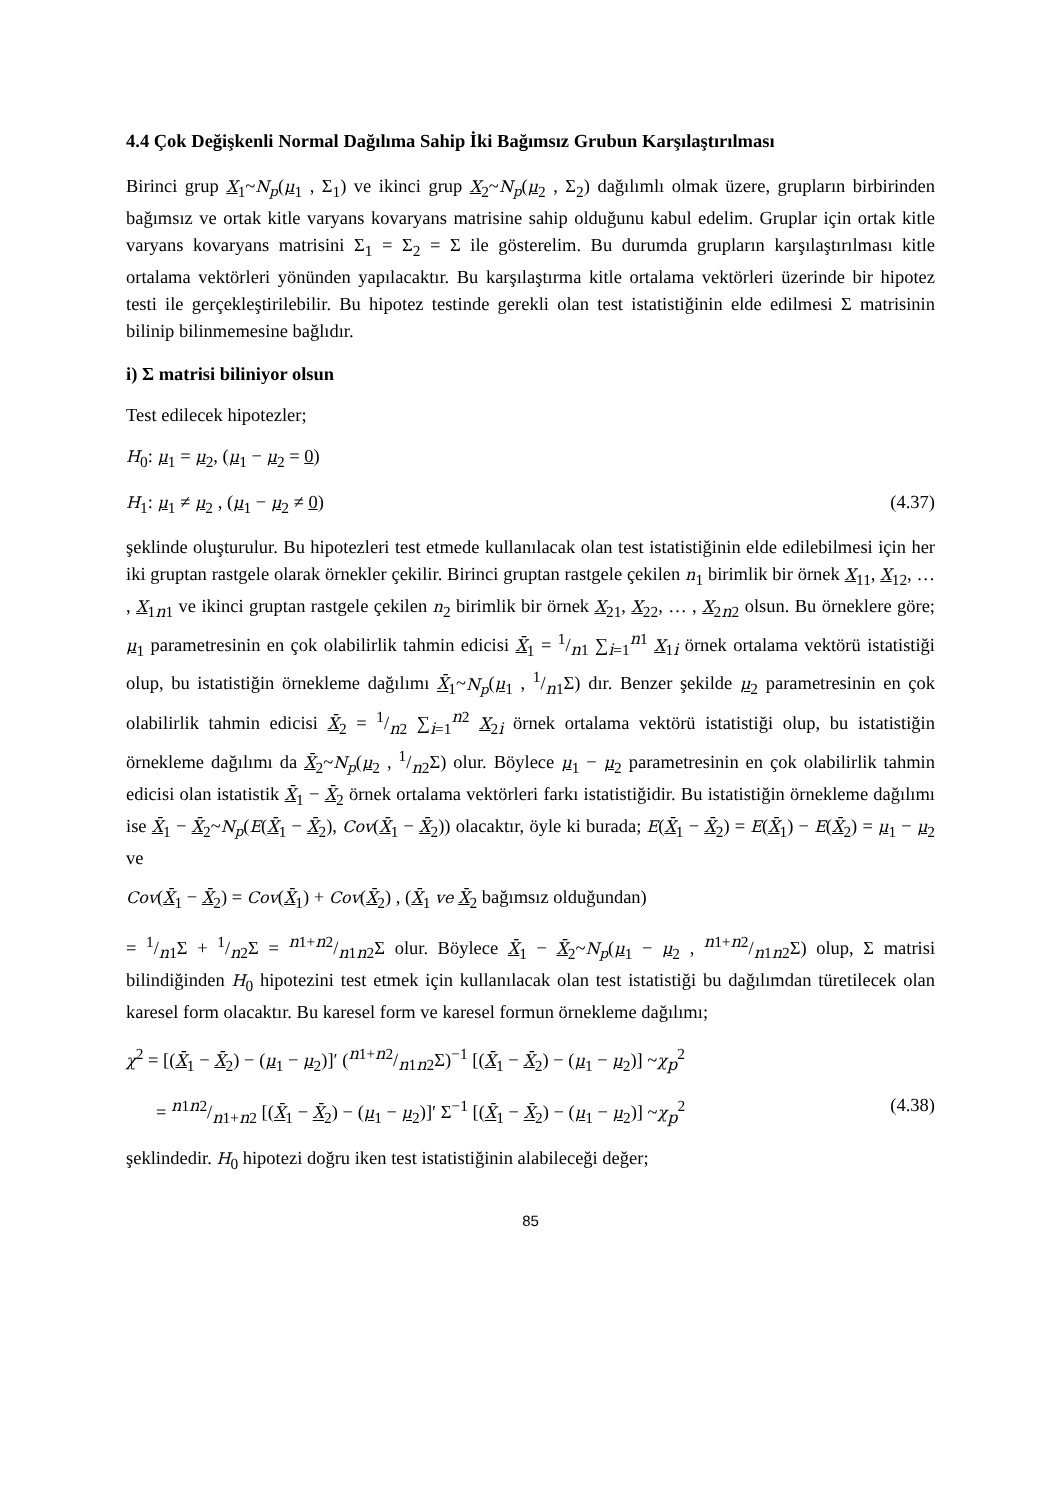4.4 Çok Değişkenli Normal Dağılıma Sahip İki Bağımsız Grubun Karşılaştırılması
Birinci grup X<sub>1</sub>~N<sub>p</sub>(μ<sub>1</sub> , Σ<sub>1</sub>) ve ikinci grup X<sub>2</sub>~N<sub>p</sub>(μ<sub>2</sub> , Σ<sub>2</sub>) dağılımlı olmak üzere, grupların birbirinden bağımsız ve ortak kitle varyans kovaryans matrisine sahip olduğunu kabul edelim. Gruplar için ortak kitle varyans kovaryans matrisini Σ<sub>1</sub> = Σ<sub>2</sub> = Σ ile gösterelim. Bu durumda grupların karşılaştırılması kitle ortalama vektörleri yönünden yapılacaktır. Bu karşılaştırma kitle ortalama vektörleri üzerinde bir hipotez testi ile gerçekleştirilebilir. Bu hipotez testinde gerekli olan test istatistiğinin elde edilmesi Σ matrisinin bilinip bilinmemesine bağlıdır.
i) Σ matrisi biliniyor olsun
Test edilecek hipotezler;
H<sub>0</sub>: μ<sub>1</sub> = μ<sub>2</sub>, (μ<sub>1</sub> − μ<sub>2</sub> = 0)
H<sub>1</sub>: μ<sub>1</sub> ≠ μ<sub>2</sub> , (μ<sub>1</sub> − μ<sub>2</sub> ≠ 0) (4.37)
şeklinde oluşturulur. Bu hipotezleri test etmede kullanılacak olan test istatistiğinin elde edilebilmesi için her iki gruptan rastgele olarak örnekler çekilir. Birinci gruptan rastgele çekilen n<sub>1</sub> birimlik bir örnek X<sub>11</sub>, X<sub>12</sub>, … , X<sub>1n1</sub> ve ikinci gruptan rastgele çekilen n<sub>2</sub> birimlik bir örnek X<sub>21</sub>, X<sub>22</sub>, … , X<sub>2n2</sub> olsun. Bu örneklere göre; μ<sub>1</sub> parametresinin en çok olabilirlik tahmin edicisi X̄<sub>1</sub> = 1/n1 ∑<sub>i=1</sub><sup>n1</sup> X<sub>1i</sub> örnek ortalama vektörü istatistiği olup, bu istatistiğin örnekleme dağılımı X̄<sub>1</sub>~N<sub>p</sub>(μ<sub>1</sub> , 1/n1Σ) dır. Benzer şekilde μ<sub>2</sub> parametresinin en çok olabilirlik tahmin edicisi X̄<sub>2</sub> = 1/n2 ∑<sub>i=1</sub><sup>n2</sup> X<sub>2i</sub> örnek ortalama vektörü istatistiği olup, bu istatistiğin örnekleme dağılımı da X̄<sub>2</sub>~N<sub>p</sub>(μ<sub>2</sub> , 1/n2Σ) olur. Böylece μ<sub>1</sub> − μ<sub>2</sub> parametresinin en çok olabilirlik tahmin edicisi olan istatistik X̄<sub>1</sub> − X̄<sub>2</sub> örnek ortalama vektörleri farkı istatistiğidir. Bu istatistiğin örnekleme dağılımı ise X̄<sub>1</sub> − X̄<sub>2</sub>~N<sub>p</sub>(E(X̄<sub>1</sub> − X̄<sub>2</sub>), Cov(X̄<sub>1</sub> − X̄<sub>2</sub>)) olacaktır, öyle ki burada; E(X̄<sub>1</sub> − X̄<sub>2</sub>) = E(X̄<sub>1</sub>) − E(X̄<sub>2</sub>) = μ<sub>1</sub> − μ<sub>2</sub> ve
Cov(X̄<sub>1</sub> − X̄<sub>2</sub>) = Cov(X̄<sub>1</sub>) + Cov(X̄<sub>2</sub>) , (X̄<sub>1</sub> ve X̄<sub>2</sub> bağımsız olduğundan)
= 1/n1Σ + 1/n2Σ = n1+n2/n1n2Σ olur. Böylece X̄<sub>1</sub> − X̄<sub>2</sub>~N<sub>p</sub>(μ<sub>1</sub> − μ<sub>2</sub> , n1+n2/n1n2Σ) olup, Σ matrisi bilindiğinden H<sub>0</sub> hipotezini test etmek için kullanılacak olan test istatistiği bu dağılımdan türetilecek olan karesel form olacaktır. Bu karesel form ve karesel formun örnekleme dağılımı;
χ<sup>2</sup> = [(X̄<sub>1</sub> − X̄<sub>2</sub>) − (μ<sub>1</sub> − μ<sub>2</sub>)]′ (n1+n2/n1n2Σ)<sup>−1</sup> [(X̄<sub>1</sub> − X̄<sub>2</sub>) − (μ<sub>1</sub> − μ<sub>2</sub>)] ~χ<sub>p</sub><sup>2</sup>
= n1n2/n1+n2 [(X̄<sub>1</sub> − X̄<sub>2</sub>) − (μ<sub>1</sub> − μ<sub>2</sub>)]′ Σ<sup>−1</sup> [(X̄<sub>1</sub> − X̄<sub>2</sub>) − (μ<sub>1</sub> − μ<sub>2</sub>)] ~χ<sub>p</sub><sup>2</sup> (4.38)
şeklindedir. H<sub>0</sub> hipotezi doğru iken test istatistiğinin alabileceği değer;
85